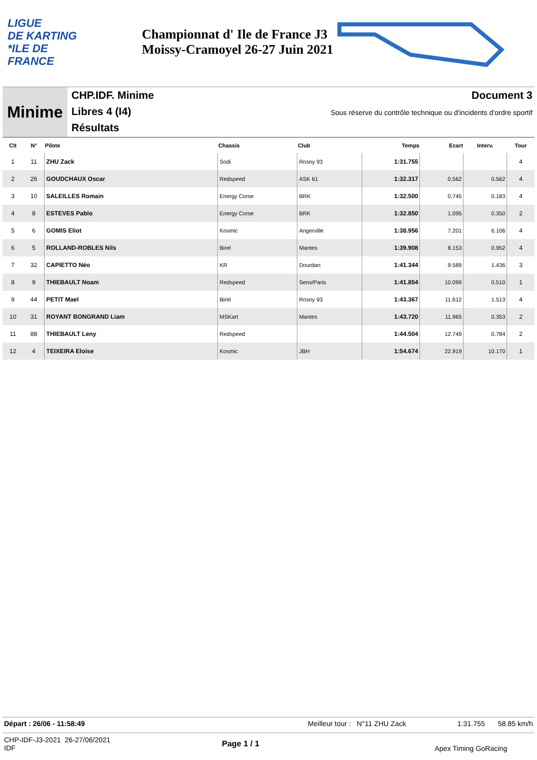LIGUE
DE KARTING
*ILE DE
FRANCE
Championnat d' Ile de France J3
Moissy-Cramoyel 26-27 Juin 2021
Minime
CHP.IDF. Minime
Libres 4 (I4)
Résultats
Document 3
Sous réserve du contrôle technique ou d'incidents d'ordre sportif
| Clt | N° | Pilote | Chassis | Club | Temps | Ecart | Interv. | Tour |
| --- | --- | --- | --- | --- | --- | --- | --- | --- |
| 1 | 11 | ZHU Zack | Sodi | Rosny 93 | 1:31.755 | | | 4 |
| 2 | 26 | GOUDCHAUX Oscar | Redspeed | ASK 61 | 1:32.317 | 0.562 | 0.562 | 4 |
| 3 | 10 | SALEILLES Romain | Energy Corse | BRK | 1:32.500 | 0.745 | 0.183 | 4 |
| 4 | 8 | ESTEVES Pablo | Energy Corse | BRK | 1:32.850 | 1.095 | 0.350 | 2 |
| 5 | 6 | GOMIS Eliot | Kosmic | Angerville | 1:38.956 | 7.201 | 6.106 | 4 |
| 6 | 5 | ROLLAND-ROBLES Nils | Birel | Mantes | 1:39.908 | 8.153 | 0.952 | 4 |
| 7 | 32 | CAPIETTO Néo | KR | Dourdan | 1:41.344 | 9.589 | 1.436 | 3 |
| 8 | 9 | THIEBAULT Noam | Redspeed | Sens/Paris | 1:41.854 | 10.099 | 0.510 | 1 |
| 9 | 44 | PETIT Mael | Birel | Rosny 93 | 1:43.367 | 11.612 | 1.513 | 4 |
| 10 | 31 | ROYANT BONGRAND Liam | MSKart | Mantes | 1:43.720 | 11.965 | 0.353 | 2 |
| 11 | 88 | THIEBAULT Leny | Redspeed | | 1:44.504 | 12.749 | 0.784 | 2 |
| 12 | 4 | TEIXEIRA Eloise | Kosmic | JBH | 1:54.674 | 22.919 | 10.170 | 1 |
Départ : 26/06 - 11:58:49 Meilleur tour : N°11 ZHU Zack 1:31.755 58.85 km/h
CHP-IDF-J3-2021 26-27/06/2021
IDF
Page 1 / 1 Apex Timing GoRacing